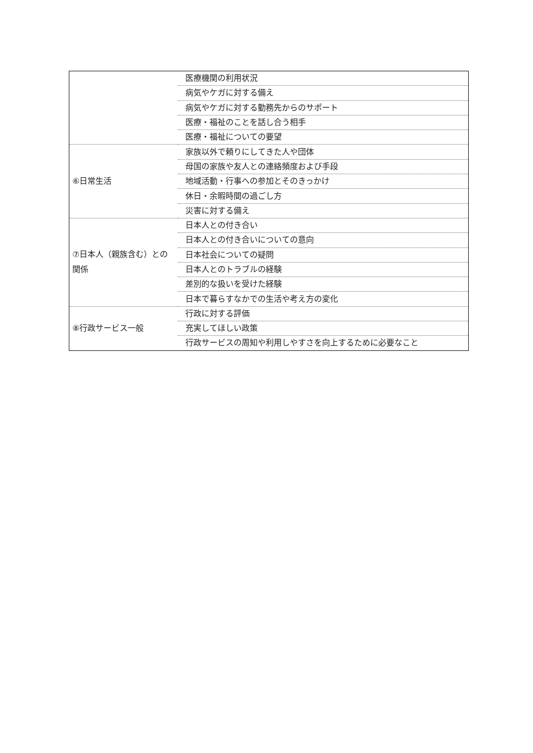| | 医療機関の利用状況 |
| | 病気やケガに対する備え |
| | 病気やケガに対する勤務先からのサポート |
| | 医療・福祉のことを話し合う相手 |
| | 医療・福祉についての要望 |
| ⑥日常生活 | 家族以外で頼りにしてきた人や団体 |
| | 母国の家族や友人との連絡頻度および手段 |
| | 地域活動・行事への参加とそのきっかけ |
| | 休日・余暇時間の過ごし方 |
| | 災害に対する備え |
| ⑦日本人（親族含む）との関係 | 日本人との付き合い |
| | 日本人との付き合いについての意向 |
| | 日本社会についての疑問 |
| | 日本人とのトラブルの経験 |
| | 差別的な扱いを受けた経験 |
| | 日本で暮らすなかでの生活や考え方の変化 |
| ⑧行政サービス一般 | 行政に対する評価 |
| | 充実してほしい政策 |
| | 行政サービスの周知や利用しやすさを向上するために必要なこと |